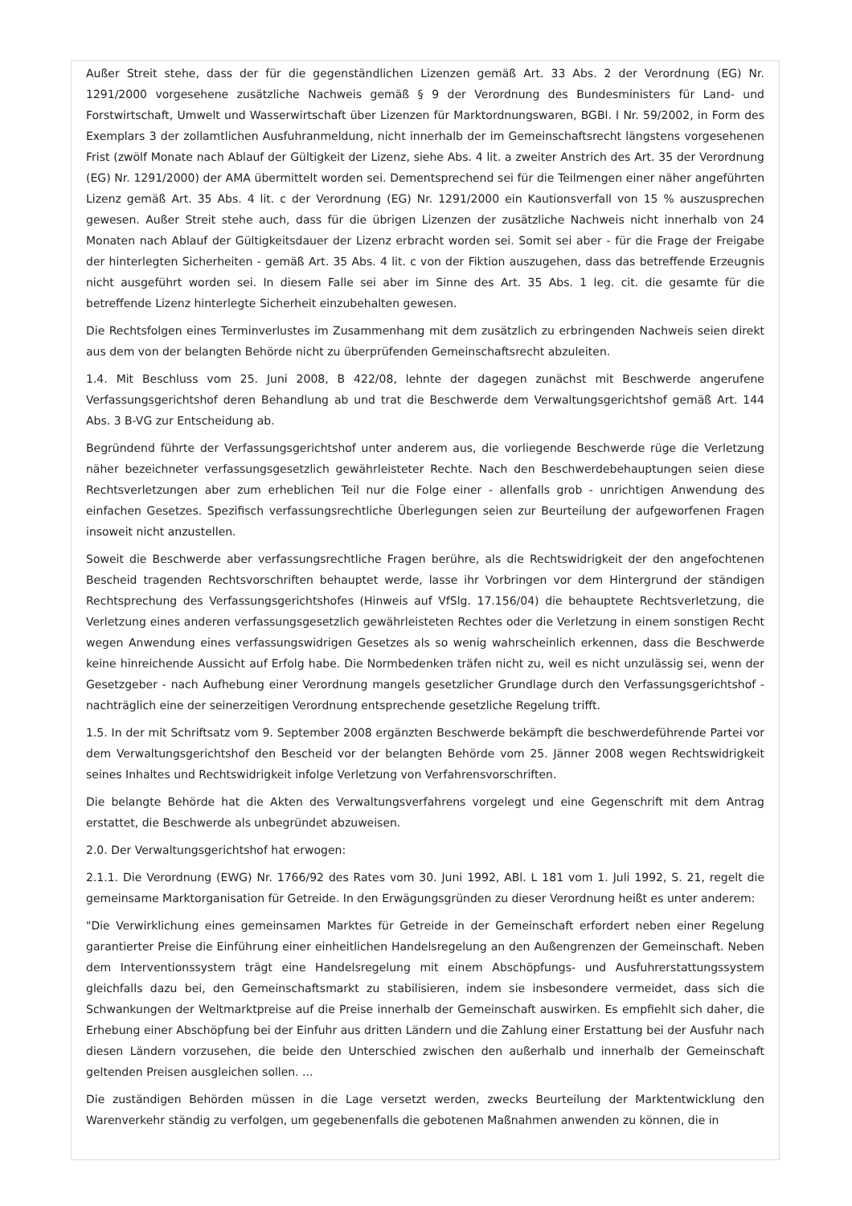Außer Streit stehe, dass der für die gegenständlichen Lizenzen gemäß Art. 33 Abs. 2 der Verordnung (EG) Nr. 1291/2000 vorgesehene zusätzliche Nachweis gemäß § 9 der Verordnung des Bundesministers für Land- und Forstwirtschaft, Umwelt und Wasserwirtschaft über Lizenzen für Marktordnungswaren, BGBl. I Nr. 59/2002, in Form des Exemplars 3 der zollamtlichen Ausfuhranmeldung, nicht innerhalb der im Gemeinschaftsrecht längstens vorgesehenen Frist (zwölf Monate nach Ablauf der Gültigkeit der Lizenz, siehe Abs. 4 lit. a zweiter Anstrich des Art. 35 der Verordnung (EG) Nr. 1291/2000) der AMA übermittelt worden sei. Dementsprechend sei für die Teilmengen einer näher angeführten Lizenz gemäß Art. 35 Abs. 4 lit. c der Verordnung (EG) Nr. 1291/2000 ein Kautionsverfall von 15 % auszusprechen gewesen. Außer Streit stehe auch, dass für die übrigen Lizenzen der zusätzliche Nachweis nicht innerhalb von 24 Monaten nach Ablauf der Gültigkeitsdauer der Lizenz erbracht worden sei. Somit sei aber - für die Frage der Freigabe der hinterlegten Sicherheiten - gemäß Art. 35 Abs. 4 lit. c von der Fiktion auszugehen, dass das betreffende Erzeugnis nicht ausgeführt worden sei. In diesem Falle sei aber im Sinne des Art. 35 Abs. 1 leg. cit. die gesamte für die betreffende Lizenz hinterlegte Sicherheit einzubehalten gewesen.
Die Rechtsfolgen eines Terminverlustes im Zusammenhang mit dem zusätzlich zu erbringenden Nachweis seien direkt aus dem von der belangten Behörde nicht zu überprüfenden Gemeinschaftsrecht abzuleiten.
1.4. Mit Beschluss vom 25. Juni 2008, B 422/08, lehnte der dagegen zunächst mit Beschwerde angerufene Verfassungsgerichtshof deren Behandlung ab und trat die Beschwerde dem Verwaltungsgerichtshof gemäß Art. 144 Abs. 3 B-VG zur Entscheidung ab.
Begründend führte der Verfassungsgerichtshof unter anderem aus, die vorliegende Beschwerde rüge die Verletzung näher bezeichneter verfassungsgesetzlich gewährleisteter Rechte. Nach den Beschwerdebehauptungen seien diese Rechtsverletzungen aber zum erheblichen Teil nur die Folge einer - allenfalls grob - unrichtigen Anwendung des einfachen Gesetzes. Spezifisch verfassungsrechtliche Überlegungen seien zur Beurteilung der aufgeworfenen Fragen insoweit nicht anzustellen.
Soweit die Beschwerde aber verfassungsrechtliche Fragen berühre, als die Rechtswidrigkeit der den angefochtenen Bescheid tragenden Rechtsvorschriften behauptet werde, lasse ihr Vorbringen vor dem Hintergrund der ständigen Rechtsprechung des Verfassungsgerichtshofes (Hinweis auf VfSlg. 17.156/04) die behauptete Rechtsverletzung, die Verletzung eines anderen verfassungsgesetzlich gewährleisteten Rechtes oder die Verletzung in einem sonstigen Recht wegen Anwendung eines verfassungswidrigen Gesetzes als so wenig wahrscheinlich erkennen, dass die Beschwerde keine hinreichende Aussicht auf Erfolg habe. Die Normbedenken träfen nicht zu, weil es nicht unzulässig sei, wenn der Gesetzgeber - nach Aufhebung einer Verordnung mangels gesetzlicher Grundlage durch den Verfassungsgerichtshof - nachträglich eine der seinerzeitigen Verordnung entsprechende gesetzliche Regelung trifft.
1.5. In der mit Schriftsatz vom 9. September 2008 ergänzten Beschwerde bekämpft die beschwerdeführende Partei vor dem Verwaltungsgerichtshof den Bescheid vor der belangten Behörde vom 25. Jänner 2008 wegen Rechtswidrigkeit seines Inhaltes und Rechtswidrigkeit infolge Verletzung von Verfahrensvorschriften.
Die belangte Behörde hat die Akten des Verwaltungsverfahrens vorgelegt und eine Gegenschrift mit dem Antrag erstattet, die Beschwerde als unbegründet abzuweisen.
2.0. Der Verwaltungsgerichtshof hat erwogen:
2.1.1. Die Verordnung (EWG) Nr. 1766/92 des Rates vom 30. Juni 1992, ABl. L 181 vom 1. Juli 1992, S. 21, regelt die gemeinsame Marktorganisation für Getreide. In den Erwägungsgründen zu dieser Verordnung heißt es unter anderem:
"Die Verwirklichung eines gemeinsamen Marktes für Getreide in der Gemeinschaft erfordert neben einer Regelung garantierter Preise die Einführung einer einheitlichen Handelsregelung an den Außengrenzen der Gemeinschaft. Neben dem Interventionssystem trägt eine Handelsregelung mit einem Abschöpfungs- und Ausfuhrerstattungssystem gleichfalls dazu bei, den Gemeinschaftsmarkt zu stabilisieren, indem sie insbesondere vermeidet, dass sich die Schwankungen der Weltmarktpreise auf die Preise innerhalb der Gemeinschaft auswirken. Es empfiehlt sich daher, die Erhebung einer Abschöpfung bei der Einfuhr aus dritten Ländern und die Zahlung einer Erstattung bei der Ausfuhr nach diesen Ländern vorzusehen, die beide den Unterschied zwischen den außerhalb und innerhalb der Gemeinschaft geltenden Preisen ausgleichen sollen. ...
Die zuständigen Behörden müssen in die Lage versetzt werden, zwecks Beurteilung der Marktentwicklung den Warenverkehr ständig zu verfolgen, um gegebenenfalls die gebotenen Maßnahmen anwenden zu können, die in